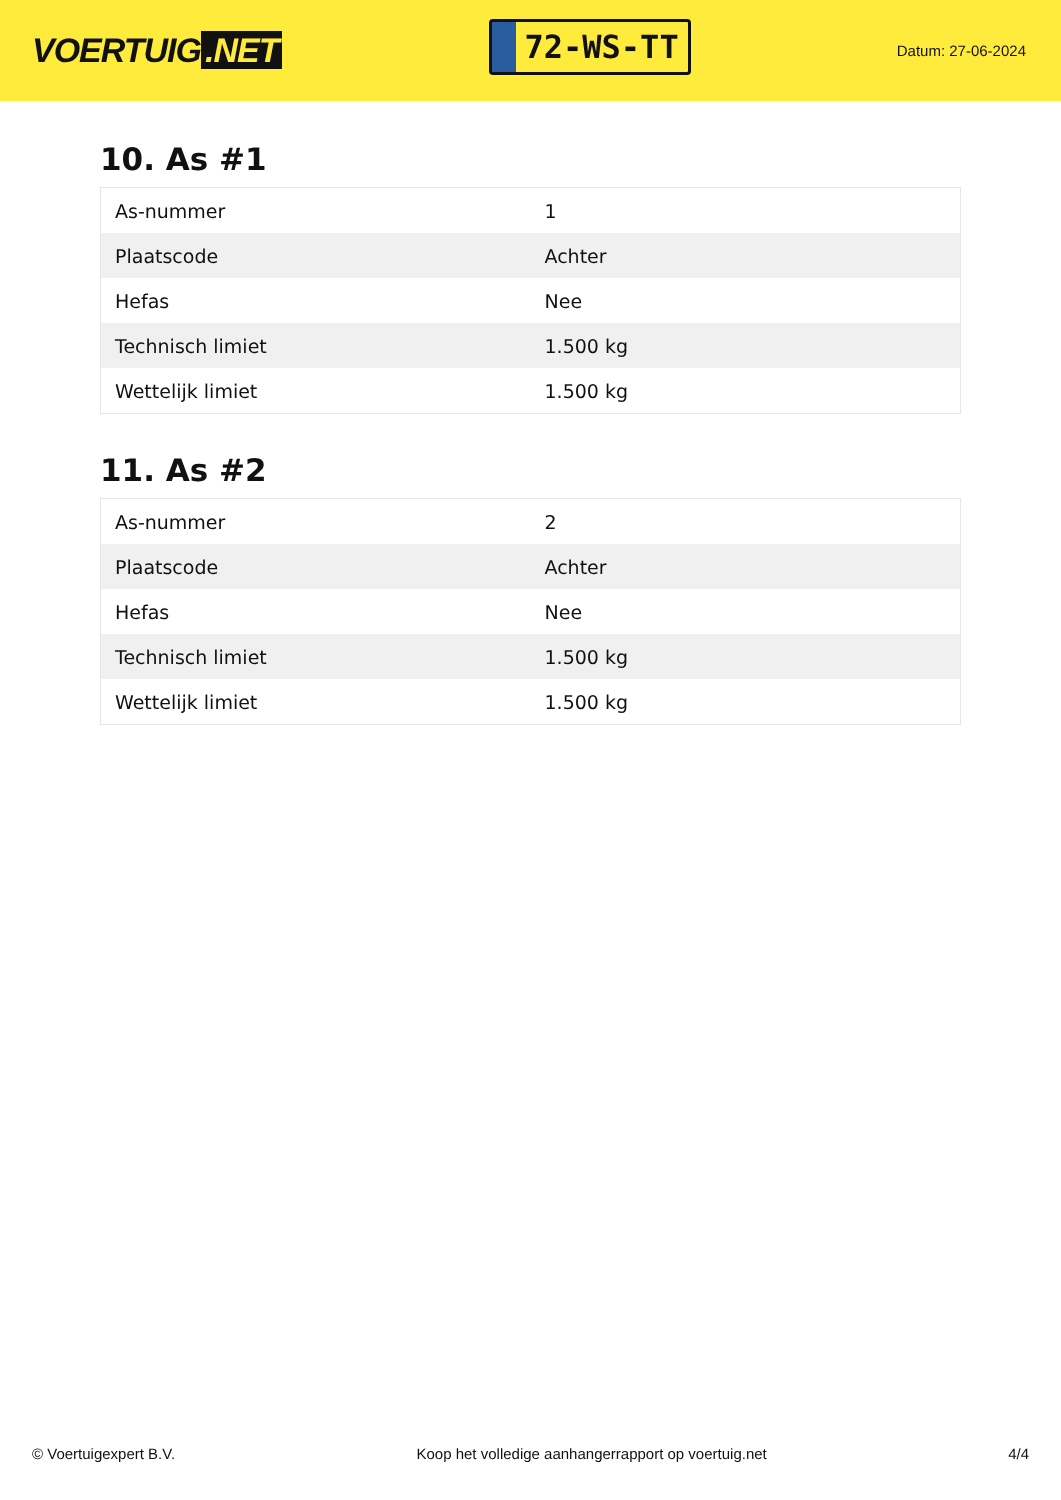VOERTUIG.NET
72-WS-TT
Datum: 27-06-2024
10. As #1
| As-nummer | 1 |
| Plaatscode | Achter |
| Hefas | Nee |
| Technisch limiet | 1.500 kg |
| Wettelijk limiet | 1.500 kg |
11. As #2
| As-nummer | 2 |
| Plaatscode | Achter |
| Hefas | Nee |
| Technisch limiet | 1.500 kg |
| Wettelijk limiet | 1.500 kg |
© Voertuigexpert B.V. Koop het volledige aanhangerrapport op voertuig.net 4/4